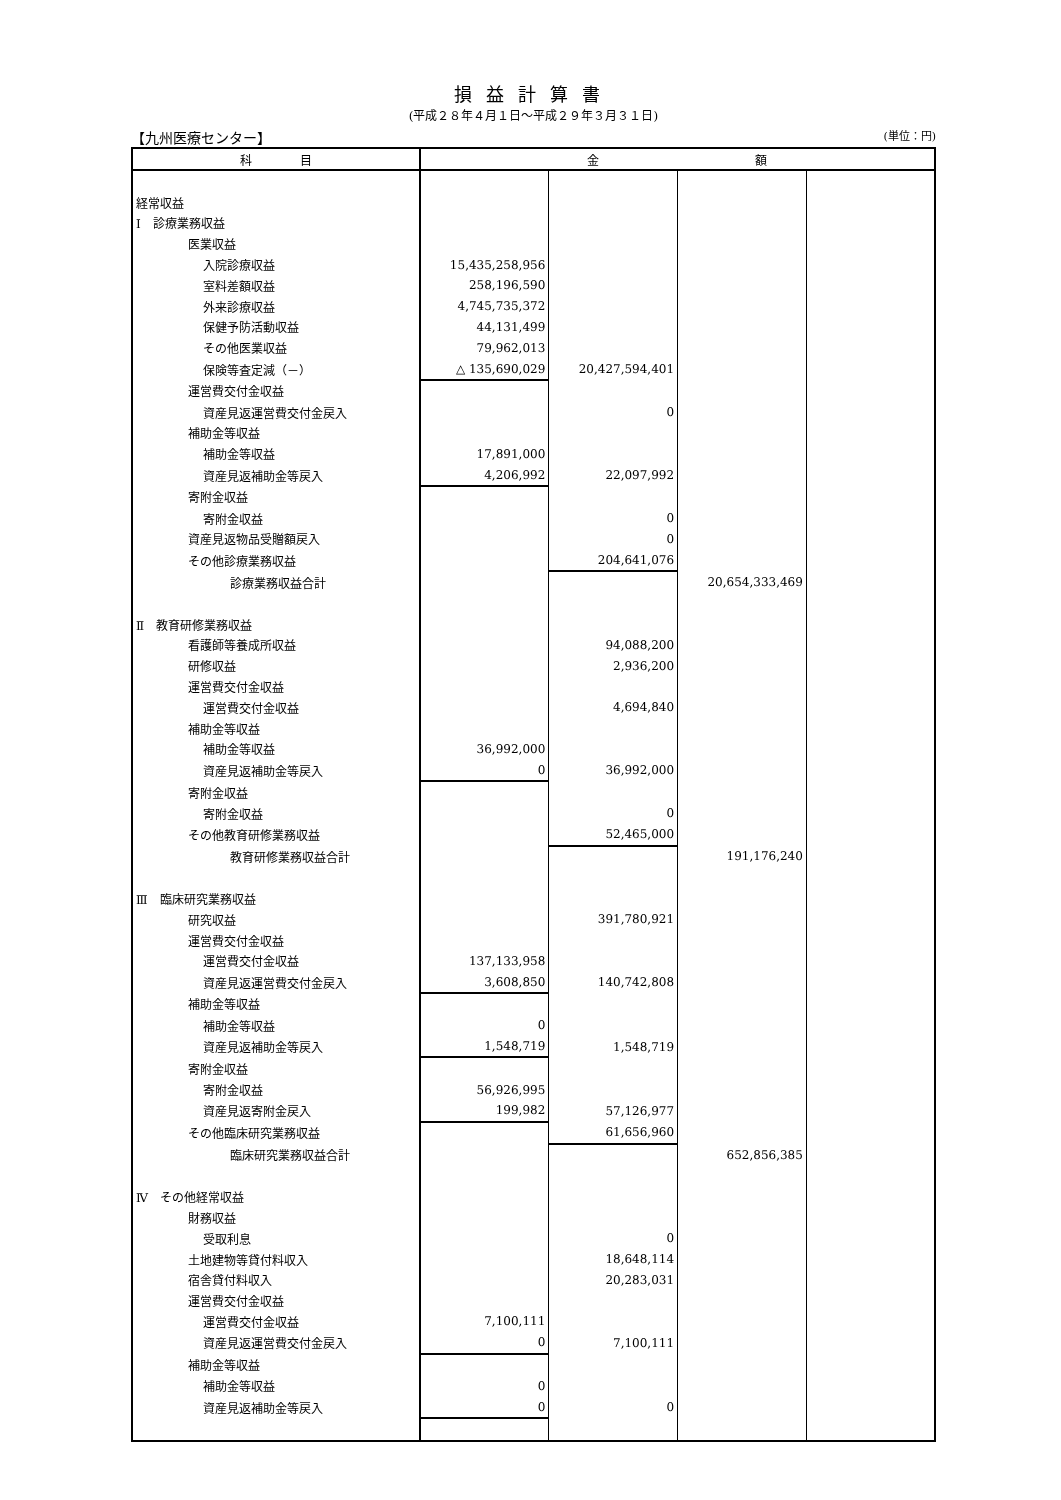損益計算書
(平成２８年４月１日～平成２９年３月３１日)
【九州医療センター】 (単位：円)
| 科 目 | 金 額 | | | |
| --- | --- | --- | --- | --- |
| 経常収益 | | | | |
| Ⅰ 診療業務収益 | | | | |
| 医業収益 | | | | |
| 入院診療収益 | 15,435,258,956 | | | |
| 室料差額収益 | 258,196,590 | | | |
| 外来診療収益 | 4,745,735,372 | | | |
| 保健予防活動収益 | 44,131,499 | | | |
| その他医業収益 | 79,962,013 | | | |
| 保険等査定減（－） | △ 135,690,029 | 20,427,594,401 | | |
| 運営費交付金収益 | | | | |
| 資産見返運営費交付金戻入 | | 0 | | |
| 補助金等収益 | | | | |
| 補助金等収益 | 17,891,000 | | | |
| 資産見返補助金等戻入 | 4,206,992 | 22,097,992 | | |
| 寄附金収益 | | | | |
| 寄附金収益 | | 0 | | |
| 資産見返物品受贈額戻入 | | 0 | | |
| その他診療業務収益 | | 204,641,076 | | |
| 診療業務収益合計 | | | 20,654,333,469 | |
| Ⅱ 教育研修業務収益 | | | | |
| 看護師等養成所収益 | | 94,088,200 | | |
| 研修収益 | | 2,936,200 | | |
| 運営費交付金収益 | | | | |
| 運営費交付金収益 | | 4,694,840 | | |
| 補助金等収益 | | | | |
| 補助金等収益 | 36,992,000 | | | |
| 資産見返補助金等戻入 | 0 | 36,992,000 | | |
| 寄附金収益 | | | | |
| 寄附金収益 | | 0 | | |
| その他教育研修業務収益 | | 52,465,000 | | |
| 教育研修業務収益合計 | | | 191,176,240 | |
| Ⅲ 臨床研究業務収益 | | | | |
| 研究収益 | | 391,780,921 | | |
| 運営費交付金収益 | | | | |
| 運営費交付金収益 | 137,133,958 | | | |
| 資産見返運営費交付金戻入 | 3,608,850 | 140,742,808 | | |
| 補助金等収益 | | | | |
| 補助金等収益 | 0 | | | |
| 資産見返補助金等戻入 | 1,548,719 | 1,548,719 | | |
| 寄附金収益 | | | | |
| 寄附金収益 | 56,926,995 | | | |
| 資産見返寄附金戻入 | 199,982 | 57,126,977 | | |
| その他臨床研究業務収益 | | 61,656,960 | | |
| 臨床研究業務収益合計 | | | 652,856,385 | |
| Ⅳ その他経常収益 | | | | |
| 財務収益 | | | | |
| 受取利息 | | 0 | | |
| 土地建物等貸付料収入 | | 18,648,114 | | |
| 宿舎貸付料収入 | | 20,283,031 | | |
| 運営費交付金収益 | | | | |
| 運営費交付金収益 | 7,100,111 | | | |
| 資産見返運営費交付金戻入 | 0 | 7,100,111 | | |
| 補助金等収益 | | | | |
| 補助金等収益 | 0 | | | |
| 資産見返補助金等戻入 | 0 | 0 | | |